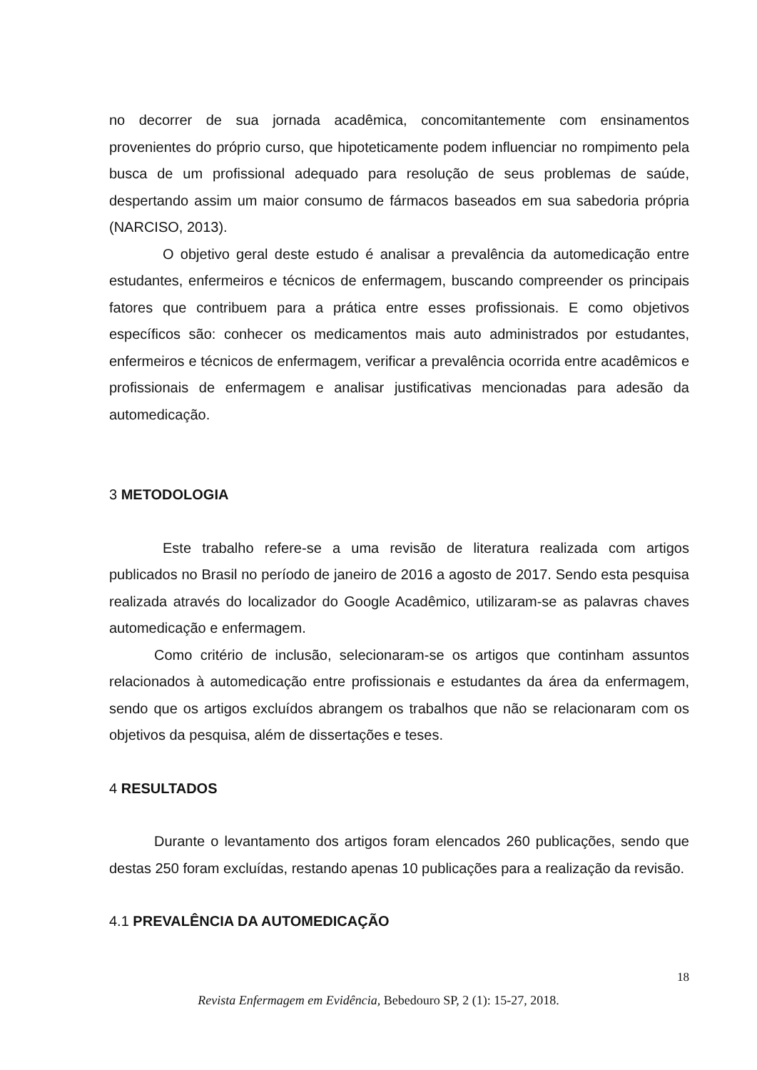no decorrer de sua jornada acadêmica, concomitantemente com ensinamentos provenientes do próprio curso, que hipoteticamente podem influenciar no rompimento pela busca de um profissional adequado para resolução de seus problemas de saúde, despertando assim um maior consumo de fármacos baseados em sua sabedoria própria (NARCISO, 2013).
O objetivo geral deste estudo é analisar a prevalência da automedicação entre estudantes, enfermeiros e técnicos de enfermagem, buscando compreender os principais fatores que contribuem para a prática entre esses profissionais. E como objetivos específicos são: conhecer os medicamentos mais auto administrados por estudantes, enfermeiros e técnicos de enfermagem, verificar a prevalência ocorrida entre acadêmicos e profissionais de enfermagem e analisar justificativas mencionadas para adesão da automedicação.
3 METODOLOGIA
Este trabalho refere-se a uma revisão de literatura realizada com artigos publicados no Brasil no período de janeiro de 2016 a agosto de 2017. Sendo esta pesquisa realizada através do localizador do Google Acadêmico, utilizaram-se as palavras chaves automedicação e enfermagem.
Como critério de inclusão, selecionaram-se os artigos que continham assuntos relacionados à automedicação entre profissionais e estudantes da área da enfermagem, sendo que os artigos excluídos abrangem os trabalhos que não se relacionaram com os objetivos da pesquisa, além de dissertações e teses.
4 RESULTADOS
Durante o levantamento dos artigos foram elencados 260 publicações, sendo que destas 250 foram excluídas, restando apenas 10 publicações para a realização da revisão.
4.1 PREVALÊNCIA DA AUTOMEDICAÇÃO
18
Revista Enfermagem em Evidência, Bebedouro SP, 2 (1): 15-27, 2018.